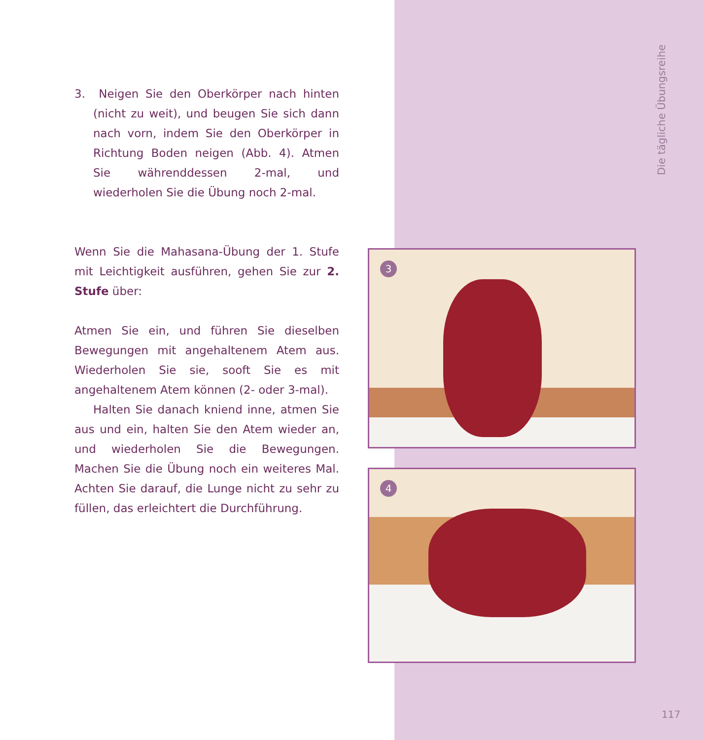Die tägliche Übungsreihe
3. Neigen Sie den Oberkörper nach hinten (nicht zu weit), und beugen Sie sich dann nach vorn, indem Sie den Oberkörper in Richtung Boden neigen (Abb. 4). Atmen Sie währenddessen 2-mal, und wiederholen Sie die Übung noch 2-mal.
Wenn Sie die Mahasana-Übung der 1. Stufe mit Leichtigkeit ausführen, gehen Sie zur 2. Stufe über:
Atmen Sie ein, und führen Sie dieselben Bewegungen mit angehaltenem Atem aus. Wiederholen Sie sie, sooft Sie es mit angehaltenem Atem können (2- oder 3-mal).
Halten Sie danach kniend inne, atmen Sie aus und ein, halten Sie den Atem wieder an, und wiederholen Sie die Bewegungen. Machen Sie die Übung noch ein weiteres Mal. Achten Sie darauf, die Lunge nicht zu sehr zu füllen, das erleichtert die Durchführung.
3
4
117